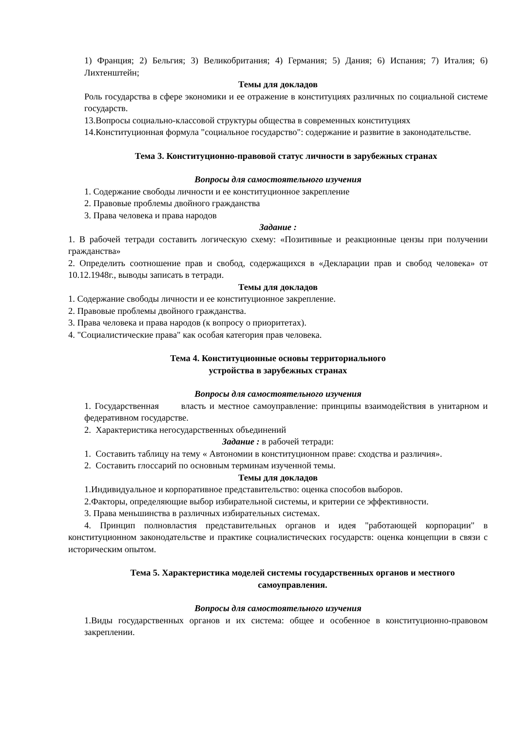1) Франция; 2) Бельгия; 3) Великобритания; 4) Германия; 5) Дания; 6) Испания; 7) Италия; 6) Лихтенштейн;
Темы для докладов
Роль государства в сфере экономики и ее отражение в конституциях различных по социальной системе государств.
13.Вопросы социально-классовой структуры общества в современных конституциях
14.Конституционная формула "социальное государство": содержание и развитие в законодательстве.
Тема 3. Конституционно-правовой статус личности в зарубежных странах
Вопросы для самостоятельного изучения
1. Содержание свободы личности и ее конституционное закрепление
2. Правовые проблемы двойного гражданства
3. Права человека и права народов
Задание :
1. В рабочей тетради составить логическую схему: «Позитивные и реакционные цензы при получении гражданства»
2. Определить соотношение прав и свобод, содержащихся в «Декларации прав и свобод человека» от 10.12.1948г., выводы записать в тетради.
Темы для докладов
1. Содержание свободы личности и ее конституционное закрепление.
2. Правовые проблемы двойного гражданства.
3. Права человека и права народов (к вопросу о приоритетах).
4. "Социалистические права" как особая категория прав человека.
Тема 4. Конституционные основы территориального
устройства в зарубежных странах
Вопросы для самостоятельного изучения
1. Государственная власть и местное самоуправление: принципы взаимодействия в унитарном и федеративном государстве.
2. Характеристика негосударственных объединений
Задание : в рабочей тетради:
1. Составить таблицу на тему « Автономии в конституционном праве: сходства и различия».
2. Составить глоссарий по основным терминам изученной темы.
Темы для докладов
1.Индивидуальное и корпоративное представительство: оценка способов выборов.
2.Факторы, определяющие выбор избирательной системы, и критерии се эффективности.
3. Права меньшинства в различных избирательных системах.
4. Принцип полновластия представительных органов и идея "работающей корпорации" в конституционном законодательстве и практике социалистических государств: оценка концепции в связи с историческим опытом.
Тема 5. Характеристика моделей системы государственных органов и местного самоуправления.
Вопросы для самостоятельного изучения
1.Виды государственных органов и их система: общее и особенное в конституционно-правовом закреплении.